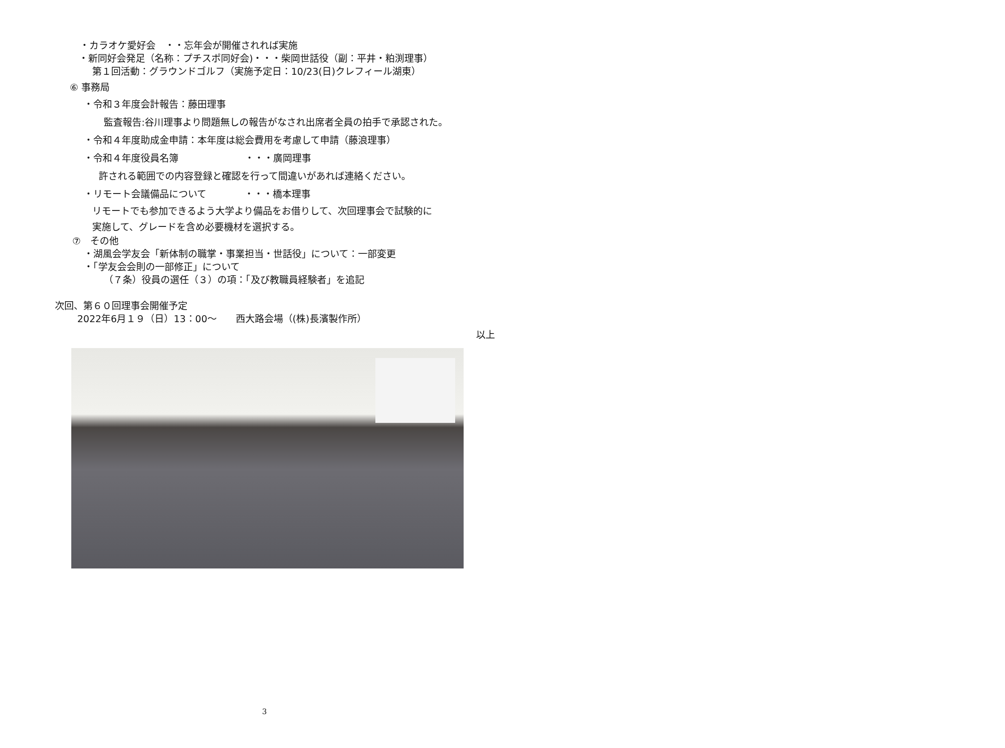・カラオケ愛好会　・・忘年会が開催されれば実施
・新同好会発足（名称：プチスポ同好会)・・・柴岡世話役（副：平井・粕渕理事）
第１回活動：グラウンドゴルフ（実施予定日：10/23(日)クレフィール湖東）
⑥ 事務局
・令和３年度会計報告：藤田理事
監査報告:谷川理事より問題無しの報告がなされ出席者全員の拍手で承認された。
・令和４年度助成金申請：本年度は総会費用を考慮して申請（藤浪理事）
・令和４年度役員名簿　　　　　　　・・・廣岡理事
許される範囲での内容登録と確認を行って間違いがあれば連絡ください。
・リモート会議備品について　　　　・・・橋本理事
リモートでも参加できるよう大学より備品をお借りして、次回理事会で試験的に
実施して、グレードを含め必要機材を選択する。
⑦　その他
・湖風会学友会「新体制の職掌・事業担当・世話役」について：一部変更
・「学友会会則の一部修正」について
（７条）役員の選任（３）の項：「及び教職員経験者」を追記
次回、第６０回理事会開催予定
2022年6月１９（日）13：00～　　西大路会場（(株)長濱製作所）
以上
3